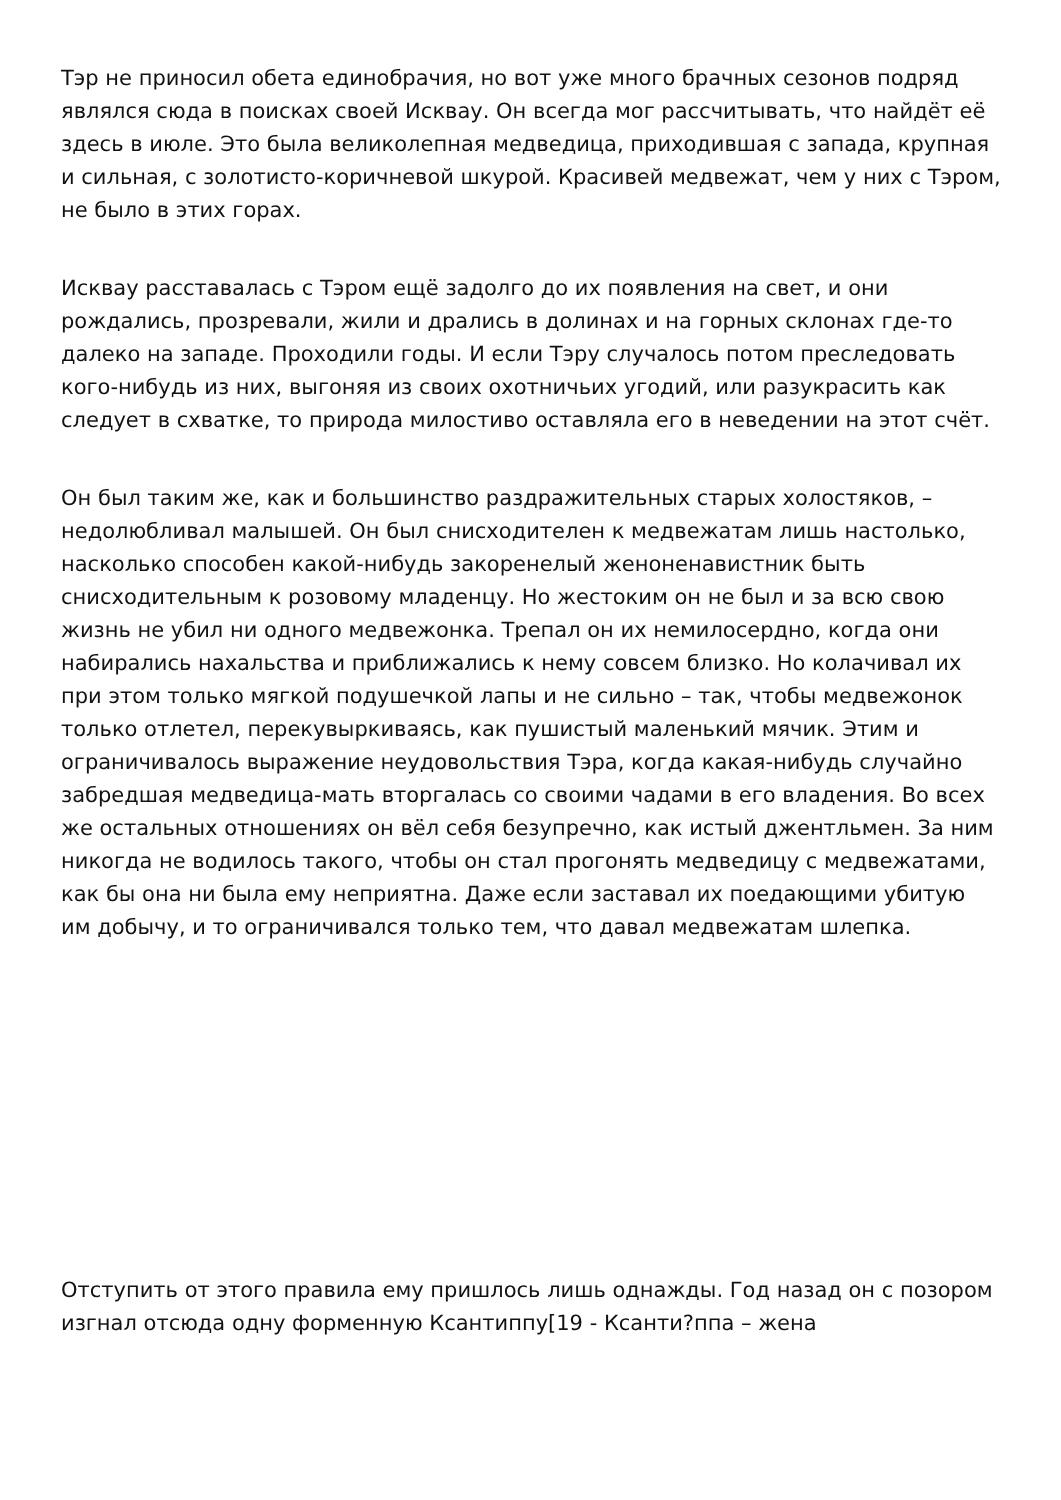Тэр не приносил обета единобрачия, но вот уже много брачных сезонов подряд являлся сюда в поисках своей Исквау. Он всегда мог рассчитывать, что найдёт её здесь в июле. Это была великолепная медведица, приходившая с запада, крупная и сильная, с золотисто-коричневой шкурой. Красивей медвежат, чем у них с Тэром, не было в этих горах.
Исквау расставалась с Тэром ещё задолго до их появления на свет, и они рождались, прозревали, жили и дрались в долинах и на горных склонах где-то далеко на западе. Проходили годы. И если Тэру случалось потом преследовать кого-нибудь из них, выгоняя из своих охотничьих угодий, или разукрасить как следует в схватке, то природа милостиво оставляла его в неведении на этот счёт.
Он был таким же, как и большинство раздражительных старых холостяков, – недолюбливал малышей. Он был снисходителен к медвежатам лишь настолько, насколько способен какой-нибудь закоренелый женоненавистник быть снисходительным к розовому младенцу. Но жестоким он не был и за всю свою жизнь не убил ни одного медвежонка. Трепал он их немилосердно, когда они набирались нахальства и приближались к нему совсем близко. Но колачивал их при этом только мягкой подушечкой лапы и не сильно – так, чтобы медвежонок только отлетел, перекувыркиваясь, как пушистый маленький мячик. Этим и ограничивалось выражение неудовольствия Тэра, когда какая-нибудь случайно забредшая медведица-мать вторгалась со своими чадами в его владения. Во всех же остальных отношениях он вёл себя безупречно, как истый джентльмен. За ним никогда не водилось такого, чтобы он стал прогонять медведицу с медвежатами, как бы она ни была ему неприятна. Даже если заставал их поедающими убитую им добычу, и то ограничивался только тем, что давал медвежатам шлепка.
Отступить от этого правила ему пришлось лишь однажды. Год назад он с позором изгнал отсюда одну форменную Ксантиппу[19 - Ксанти?ппа – жена